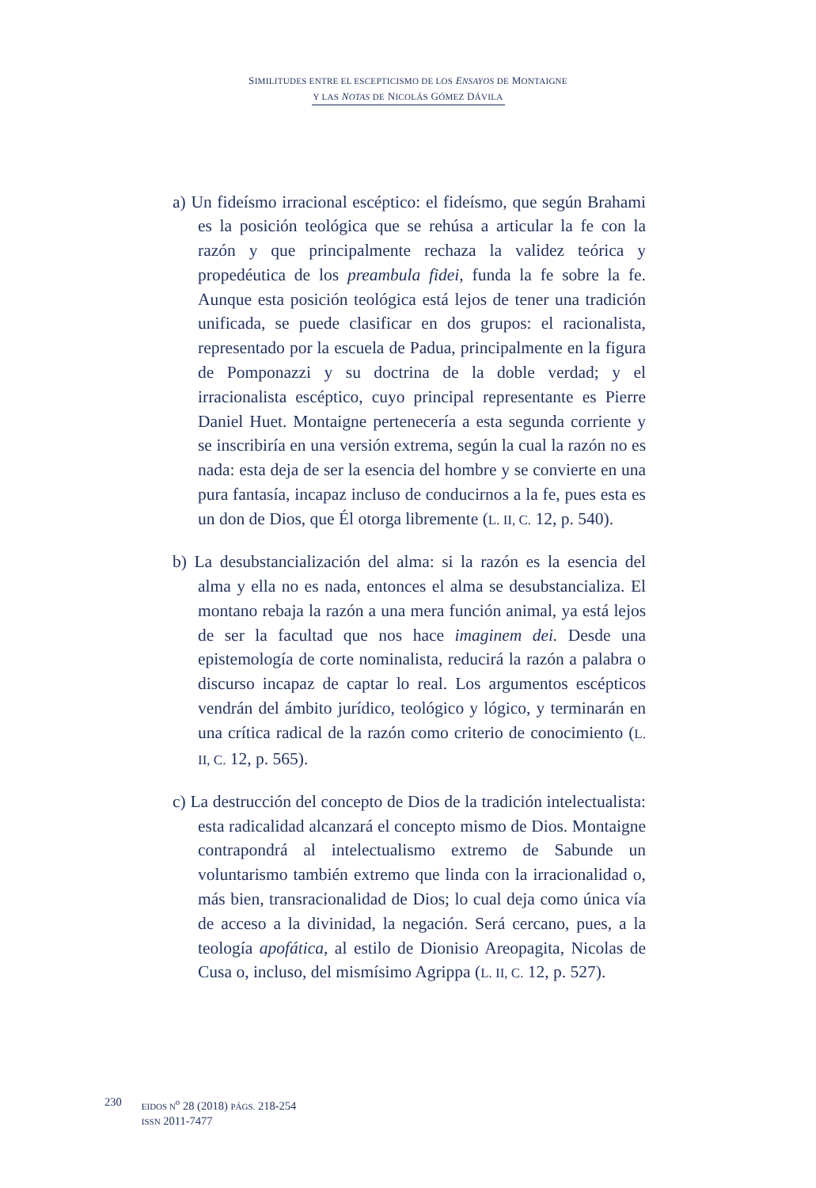SIMILITUDES ENTRE EL ESCEPTICISMO DE LOS ENSAYOS DE MONTAIGNE
Y LAS NOTAS DE NICOLÁS GÓMEZ DÁVILA
a) Un fideísmo irracional escéptico: el fideísmo, que según Brahami es la posición teológica que se rehúsa a articular la fe con la razón y que principalmente rechaza la validez teórica y propedéutica de los preambula fidei, funda la fe sobre la fe. Aunque esta posición teológica está lejos de tener una tradición unificada, se puede clasificar en dos grupos: el racionalista, representado por la escuela de Padua, principalmente en la figura de Pomponazzi y su doctrina de la doble verdad; y el irracionalista escéptico, cuyo principal representante es Pierre Daniel Huet. Montaigne pertenecería a esta segunda corriente y se inscribiría en una versión extrema, según la cual la razón no es nada: esta deja de ser la esencia del hombre y se convierte en una pura fantasía, incapaz incluso de conducirnos a la fe, pues esta es un don de Dios, que Él otorga libremente (L. II, C. 12, p. 540).
b) La desubstancialización del alma: si la razón es la esencia del alma y ella no es nada, entonces el alma se desubstancializa. El montano rebaja la razón a una mera función animal, ya está lejos de ser la facultad que nos hace imaginem dei. Desde una epistemología de corte nominalista, reducirá la razón a palabra o discurso incapaz de captar lo real. Los argumentos escépticos vendrán del ámbito jurídico, teológico y lógico, y terminarán en una crítica radical de la razón como criterio de conocimiento (L. II, C. 12, p. 565).
c) La destrucción del concepto de Dios de la tradición intelectualista: esta radicalidad alcanzará el concepto mismo de Dios. Montaigne contrapondrá al intelectualismo extremo de Sabunde un voluntarismo también extremo que linda con la irracionalidad o, más bien, transracionalidad de Dios; lo cual deja como única vía de acceso a la divinidad, la negación. Será cercano, pues, a la teología apofática, al estilo de Dionisio Areopagita, Nicolas de Cusa o, incluso, del mismísimo Agrippa (L. II, C. 12, p. 527).
230
EIDOS N<sup>o</sup> 28 (2018) PÁGS. 218-254
ISSN 2011-7477